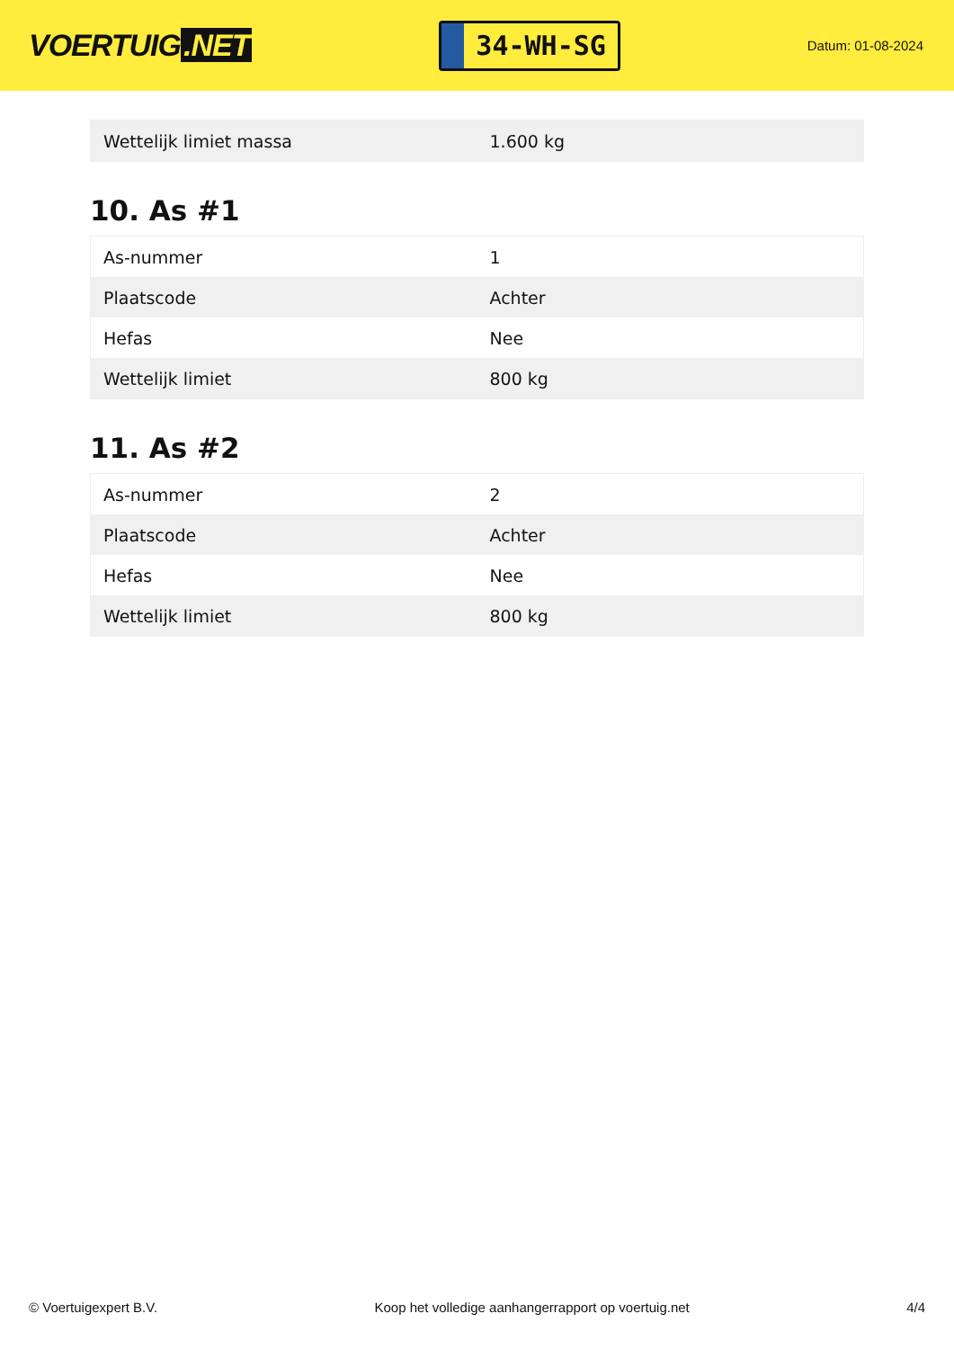VOERTUIG.NET
34-WH-SG
Datum: 01-08-2024
| Wettelijk limiet massa | 1.600 kg |
10. As #1
| As-nummer | 1 |
| Plaatscode | Achter |
| Hefas | Nee |
| Wettelijk limiet | 800 kg |
11. As #2
| As-nummer | 2 |
| Plaatscode | Achter |
| Hefas | Nee |
| Wettelijk limiet | 800 kg |
© Voertuigexpert B.V. Koop het volledige aanhangerrapport op voertuig.net 4/4